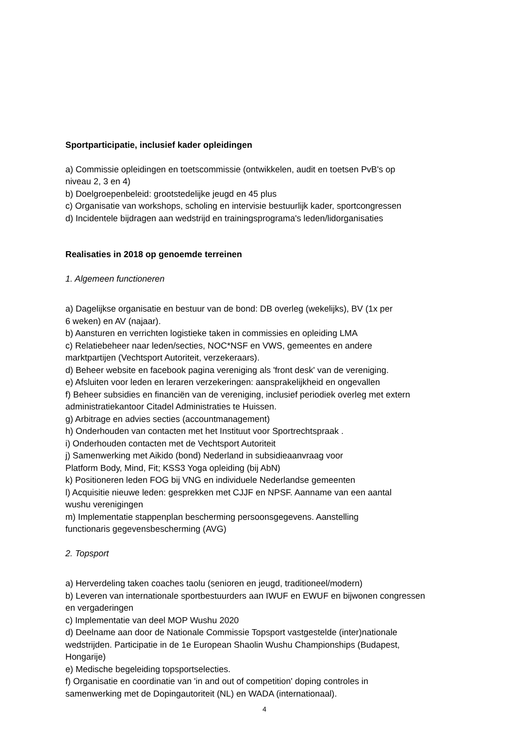Sportparticipatie, inclusief kader opleidingen
a) Commissie opleidingen en toetscommissie (ontwikkelen, audit en toetsen PvB's op
niveau 2, 3 en 4)
b) Doelgroepenbeleid: grootstedelijke jeugd en 45 plus
c) Organisatie van workshops, scholing en intervisie bestuurlijk kader, sportcongressen
d) Incidentele bijdragen aan wedstrijd en trainingsprograma's leden/lidorganisaties
Realisaties in 2018 op genoemde terreinen
1. Algemeen functioneren
a) Dagelijkse organisatie en bestuur van de bond: DB overleg (wekelijks), BV (1x per
6 weken) en AV (najaar).
b) Aansturen en verrichten logistieke taken in commissies en opleiding LMA
c) Relatiebeheer naar leden/secties, NOC*NSF en VWS, gemeentes en andere
marktpartijen (Vechtsport Autoriteit, verzekeraars).
d) Beheer website en facebook pagina vereniging als 'front desk' van de vereniging.
e) Afsluiten voor leden en leraren verzekeringen: aansprakelijkheid en ongevallen
f) Beheer subsidies en financiën van de vereniging, inclusief periodiek overleg met extern
administratiekantoor Citadel Administraties te Huissen.
g) Arbitrage en advies secties (accountmanagement)
h) Onderhouden van contacten met het Instituut voor Sportrechtspraak .
i) Onderhouden contacten met de Vechtsport Autoriteit
j) Samenwerking met Aikido (bond) Nederland in subsidieaanvraag voor
Platform Body, Mind, Fit; KSS3 Yoga opleiding (bij AbN)
k) Positioneren leden FOG bij VNG en individuele Nederlandse gemeenten
l) Acquisitie nieuwe leden: gesprekken met CJJF en NPSF. Aanname van een aantal
wushu verenigingen
m) Implementatie stappenplan bescherming persoonsgegevens. Aanstelling
functionaris gegevensbescherming (AVG)
2. Topsport
a) Herverdeling taken coaches taolu (senioren en jeugd, traditioneel/modern)
b) Leveren van internationale sportbestuurders aan IWUF en EWUF en bijwonen congressen
en vergaderingen
c) Implementatie van deel MOP Wushu 2020
d) Deelname aan door de Nationale Commissie Topsport vastgestelde (inter)nationale
wedstrijden. Participatie in de 1e European Shaolin Wushu Championships (Budapest,
Hongarije)
e) Medische begeleiding topsportselecties.
f) Organisatie en coordinatie van 'in and out of competition' doping controles in
samenwerking met de Dopingautoriteit (NL) en WADA (internationaal).
4